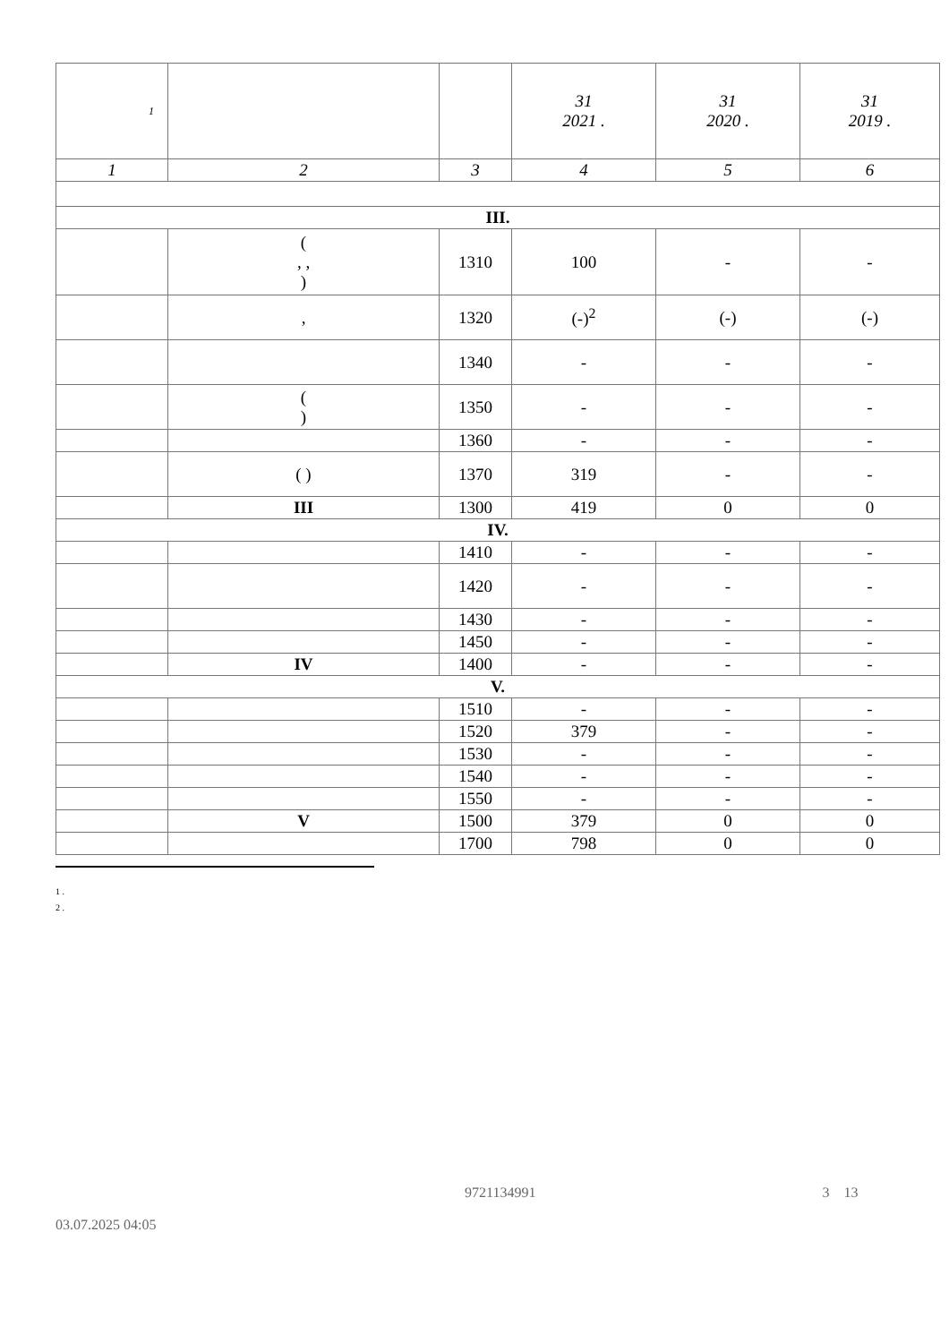| 1 | | | 31 2021 . | 31 2020 . | 31 2019 . |
| --- | --- | --- | --- | --- | --- |
| 1 | 2 | 3 | 4 | 5 | 6 |
| III. | | | | | |
| | ( , , ) | 1310 | 100 | - | - |
| | , | 1320 | (-)<sup>2</sup> | (-) | (-) |
| | | 1340 | - | - | - |
| | ( ) | 1350 | - | - | - |
| | | 1360 | - | - | - |
| | ( ) | 1370 | 319 | - | - |
| | III | 1300 | 419 | 0 | 0 |
| IV. | | | | | |
| | | 1410 | - | - | - |
| | | 1420 | - | - | - |
| | | 1430 | - | - | - |
| | | 1450 | - | - | - |
| | IV | 1400 | - | - | - |
| V. | | | | | |
| | | 1510 | - | - | - |
| | | 1520 | 379 | - | - |
| | | 1530 | - | - | - |
| | | 1540 | - | - | - |
| | | 1550 | - | - | - |
| | V | 1500 | 379 | 0 | 0 |
| | | 1700 | 798 | 0 | 0 |
1 .
2 .
9721134991 3 13
03.07.2025 04:05